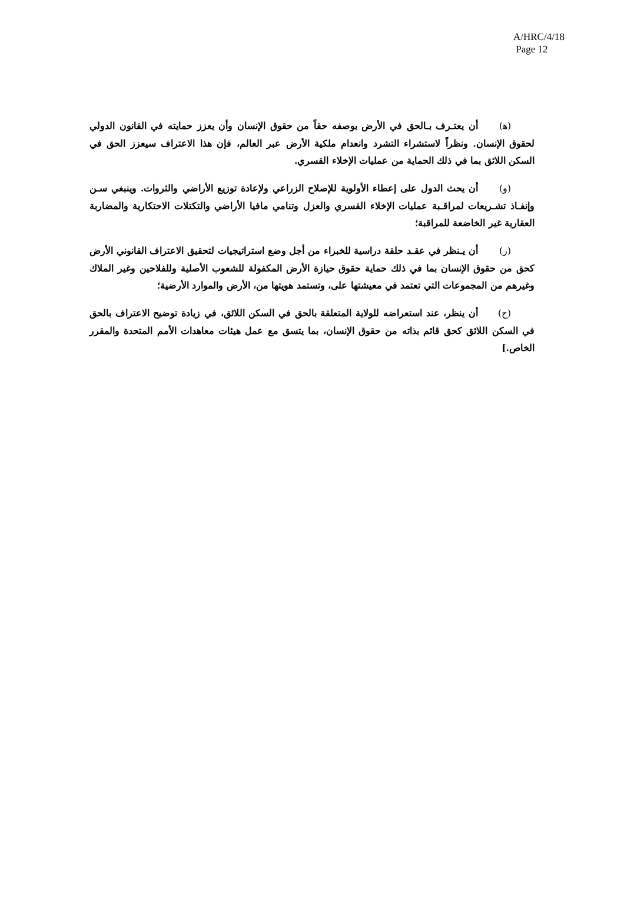A/HRC/4/18
Page 12
(ﻫ) أن يعتـرف بـالحق في الأرض بوصفه حقاً من حقوق الإنسان وأن يعزز حمايته في القانون الدولي لحقوق الإنسان. ونظراً لاستشراء التشرد وانعدام ملكية الأرض عبر العالم، فإن هذا الاعتراف سيعزز الحق في السكن اللائق بما في ذلك الحماية من عمليات الإخلاء القسري.
(و) أن يحث الدول على إعطاء الأولوية للإصلاح الزراعي ولإعادة توزيع الأراضي والثروات. وينبغي سـن وإنفـاذ تشـريعات لمراقـبة عمليات الإخلاء القسري والعزل وتنامي مافيا الأراضي والتكتلات الاحتكارية والمضاربة العقارية غير الخاضعة للمراقبة؛
(ز) أن يـنظر في عقـد حلقة دراسية للخبراء من أجل وضع استراتيجيات لتحقيق الاعتراف القانوني الأرض كحق من حقوق الإنسان بما في ذلك حماية حقوق حيازة الأرض المكفولة للشعوب الأصلية وللفلاحين وغير الملاك وغيرهم من المجموعات التي تعتمد في معيشتها على، وتستمد هويتها من، الأرض والموارد الأرضية؛
(ح) أن ينظر، عند استعراضه للولاية المتعلقة بالحق في السكن اللائق، في زيادة توضيح الاعتراف بالحق في السكن اللائق كحق قائم بذاته من حقوق الإنسان، بما يتسق مع عمل هيئات معاهدات الأمم المتحدة والمقرر الخاص.]